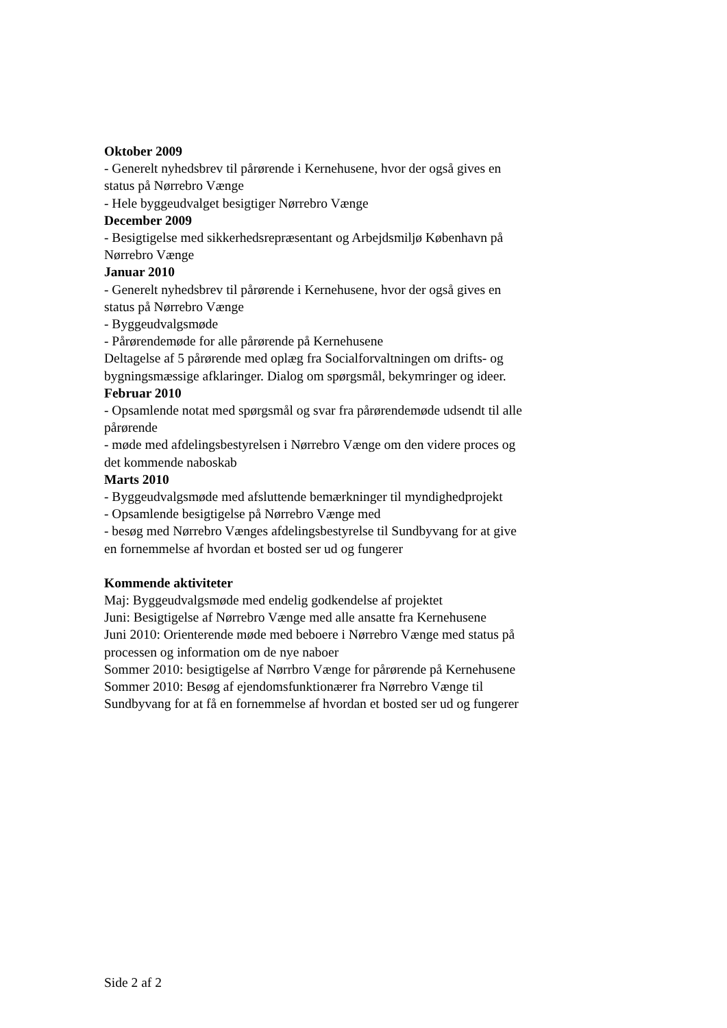Oktober 2009
- Generelt nyhedsbrev til pårørende i Kernehusene, hvor der også gives en status på Nørrebro Vænge
- Hele byggeudvalget besigtiger Nørrebro Vænge
December 2009
- Besigtigelse med sikkerhedsrepræsentant og Arbejdsmiljø København på Nørrebro Vænge
Januar 2010
- Generelt nyhedsbrev til pårørende i Kernehusene, hvor der også gives en status på Nørrebro Vænge
- Byggeudvalgsmøde
- Pårørendemøde for alle pårørende på Kernehusene
Deltagelse af 5 pårørende med oplæg fra Socialforvaltningen om drifts- og bygningsmæssige afklaringer. Dialog om spørgsmål, bekymringer og ideer.
Februar 2010
- Opsamlende notat med spørgsmål og svar fra pårørendemøde udsendt til alle pårørende
- møde med afdelingsbestyrelsen i Nørrebro Vænge om den videre proces og det kommende naboskab
Marts 2010
- Byggeudvalgsmøde med afsluttende bemærkninger til myndighedprojekt
- Opsamlende besigtigelse på Nørrebro Vænge med
- besøg med Nørrebro Vænges afdelingsbestyrelse til Sundbyvang for at give en fornemmelse af hvordan et bosted ser ud og fungerer
Kommende aktiviteter
Maj: Byggeudvalgsmøde med endelig godkendelse af projektet
Juni: Besigtigelse af Nørrebro Vænge med alle ansatte fra Kernehusene
Juni 2010: Orienterende møde med beboere i Nørrebro Vænge med status på processen og information om de nye naboer
Sommer 2010: besigtigelse af Nørrbro Vænge for pårørende på Kernehusene
Sommer 2010: Besøg af ejendomsfunktionærer fra Nørrebro Vænge til Sundbyvang for at få en fornemmelse af hvordan et bosted ser ud og fungerer
Side 2 af 2